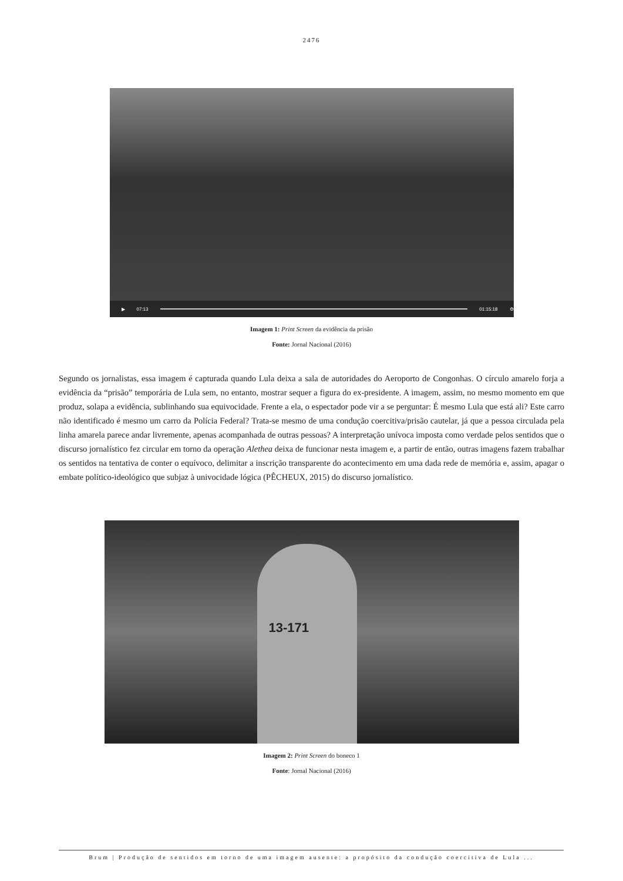2476
▶ 07:13 01:15:18 ⚙
Imagem 1: Print Screen da evidência da prisão
Fonte: Jornal Nacional (2016)
Segundo os jornalistas, essa imagem é capturada quando Lula deixa a sala de autoridades do Aeroporto de Congonhas. O círculo amarelo forja a evidência da “prisão” temporária de Lula sem, no entanto, mostrar sequer a figura do ex-presidente. A imagem, assim, no mesmo momento em que produz, solapa a evidência, sublinhando sua equivocidade. Frente a ela, o espectador pode vir a se perguntar: É mesmo Lula que está ali? Este carro não identificado é mesmo um carro da Polícia Federal? Trata-se mesmo de uma condução coercitiva/prisão cautelar, já que a pessoa circulada pela linha amarela parece andar livremente, apenas acompanhada de outras pessoas? A interpretação unívoca imposta como verdade pelos sentidos que o discurso jornalístico fez circular em torno da operação Alethea deixa de funcionar nesta imagem e, a partir de então, outras imagens fazem trabalhar os sentidos na tentativa de conter o equívoco, delimitar a inscrição transparente do acontecimento em uma dada rede de memória e, assim, apagar o embate político-ideológico que subjaz à univocidade lógica (PÊCHEUX, 2015) do discurso jornalístico.
13-171
Imagem 2: Print Screen do boneco 1
Fonte: Jornal Nacional (2016)
Brum | Produção de sentidos em torno de uma imagem ausente: a propósito da condução coercitiva de Lula ...